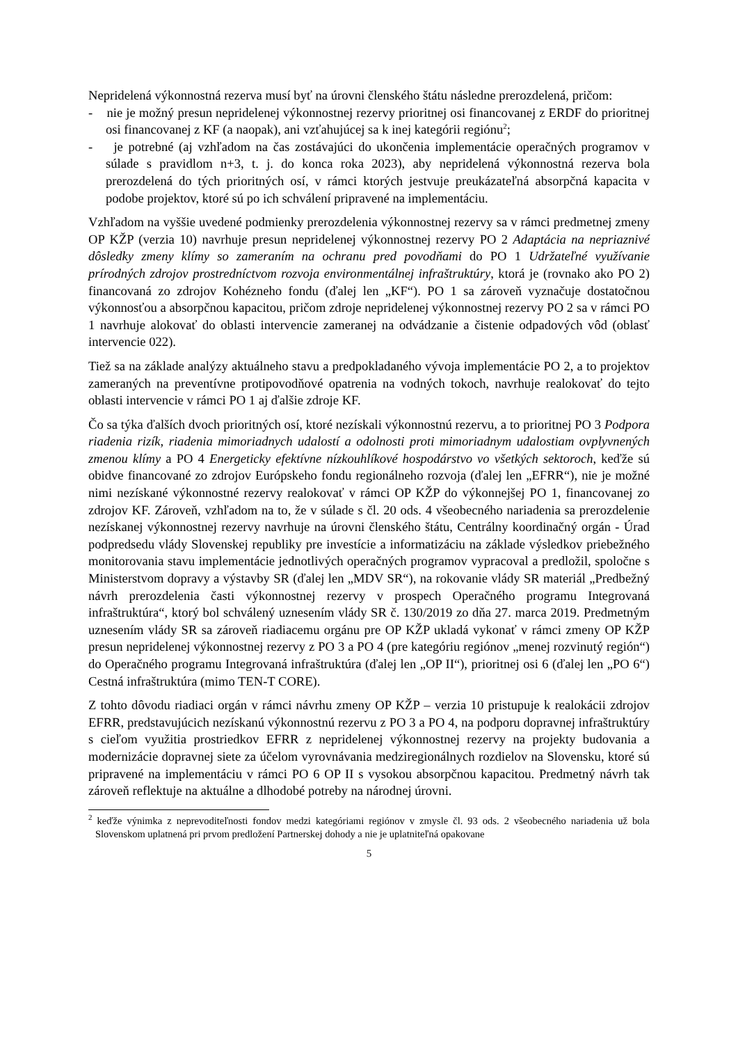Nepridelená výkonnostná rezerva musí byť na úrovni členského štátu následne prerozdelená, pričom:
- nie je možný presun nepridelenej výkonnostnej rezervy prioritnej osi financovanej z ERDF do prioritnej osi financovanej z KF (a naopak), ani vzťahujúcej sa k inej kategórii regiónu<sup>2</sup>;
- je potrebné (aj vzhľadom na čas zostávajúci do ukončenia implementácie operačných programov v súlade s pravidlom n+3, t. j. do konca roka 2023), aby nepridelená výkonnostná rezerva bola prerozdelená do tých prioritných osí, v rámci ktorých jestvuje preukázateľná absorpčná kapacita v podobe projektov, ktoré sú po ich schválení pripravené na implementáciu.
Vzhľadom na vyššie uvedené podmienky prerozdelenia výkonnostnej rezervy sa v rámci predmetnej zmeny OP KŽP (verzia 10) navrhuje presun nepridelenej výkonnostnej rezervy PO 2 Adaptácia na nepriaznivé dôsledky zmeny klímy so zameraním na ochranu pred povodňami do PO 1 Udržateľné využívanie prírodných zdrojov prostredníctvom rozvoja environmentálnej infraštruktúry, ktorá je (rovnako ako PO 2) financovaná zo zdrojov Kohézneho fondu (ďalej len „KF“). PO 1 sa zároveň vyznačuje dostatočnou výkonnosťou a absorpčnou kapacitou, pričom zdroje nepridelenej výkonnostnej rezervy PO 2 sa v rámci PO 1 navrhuje alokovať do oblasti intervencie zameranej na odvádzanie a čistenie odpadových vôd (oblasť intervencie 022).
Tiež sa na základe analýzy aktuálneho stavu a predpokladaného vývoja implementácie PO 2, a to projektov zameraných na preventívne protipovodňové opatrenia na vodných tokoch, navrhuje realokovať do tejto oblasti intervencie v rámci PO 1 aj ďalšie zdroje KF.
Čo sa týka ďalších dvoch prioritných osí, ktoré nezískali výkonnostnú rezervu, a to prioritnej PO 3 Podpora riadenia rizík, riadenia mimoriadnych udalostí a odolnosti proti mimoriadnym udalostiam ovplyvnených zmenou klímy a PO 4 Energeticky efektívne nízkouhlíkové hospodárstvo vo všetkých sektoroch, keďže sú obidve financované zo zdrojov Európskeho fondu regionálneho rozvoja (ďalej len „EFRR“), nie je možné nimi nezískané výkonnostné rezervy realokovať v rámci OP KŽP do výkonnejšej PO 1, financovanej zo zdrojov KF. Zároveň, vzhľadom na to, že v súlade s čl. 20 ods. 4 všeobecného nariadenia sa prerozdelenie nezískanej výkonnostnej rezervy navrhuje na úrovni členského štátu, Centrálny koordinačný orgán - Úrad podpredsedu vlády Slovenskej republiky pre investície a informatizáciu na základe výsledkov priebežného monitorovania stavu implementácie jednotlivých operačných programov vypracoval a predložil, spoločne s Ministerstvom dopravy a výstavby SR (ďalej len „MDV SR“), na rokovanie vlády SR materiál „Predbežný návrh prerozdelenia časti výkonnostnej rezervy v prospech Operačného programu Integrovaná infraštruktúra“, ktorý bol schválený uznesením vlády SR č. 130/2019 zo dňa 27. marca 2019. Predmetným uznesením vlády SR sa zároveň riadiacemu orgánu pre OP KŽP ukladá vykonať v rámci zmeny OP KŽP presun nepridelenej výkonnostnej rezervy z PO 3 a PO 4 (pre kategóriu regiónov „menej rozvinutý región“) do Operačného programu Integrovaná infraštruktúra (ďalej len „OP II“), prioritnej osi 6 (ďalej len „PO 6“) Cestná infraštruktúra (mimo TEN-T CORE).
Z tohto dôvodu riadiaci orgán v rámci návrhu zmeny OP KŽP – verzia 10 pristupuje k realokácii zdrojov EFRR, predstavujúcich nezískanú výkonnostnú rezervu z PO 3 a PO 4, na podporu dopravnej infraštruktúry s cieľom využitia prostriedkov EFRR z nepridelenej výkonnostnej rezervy na projekty budovania a modernizácie dopravnej siete za účelom vyrovnávania medziregionálnych rozdielov na Slovensku, ktoré sú pripravené na implementáciu v rámci PO 6 OP II s vysokou absorpčnou kapacitou. Predmetný návrh tak zároveň reflektuje na aktuálne a dlhodobé potreby na národnej úrovni.
<sup>2</sup> keďže výnimka z neprevoditeľnosti fondov medzi kategóriami regiónov v zmysle čl. 93 ods. 2 všeobecného nariadenia už bola Slovenskom uplatnená pri prvom predložení Partnerskej dohody a nie je uplatniteľná opakovane
5